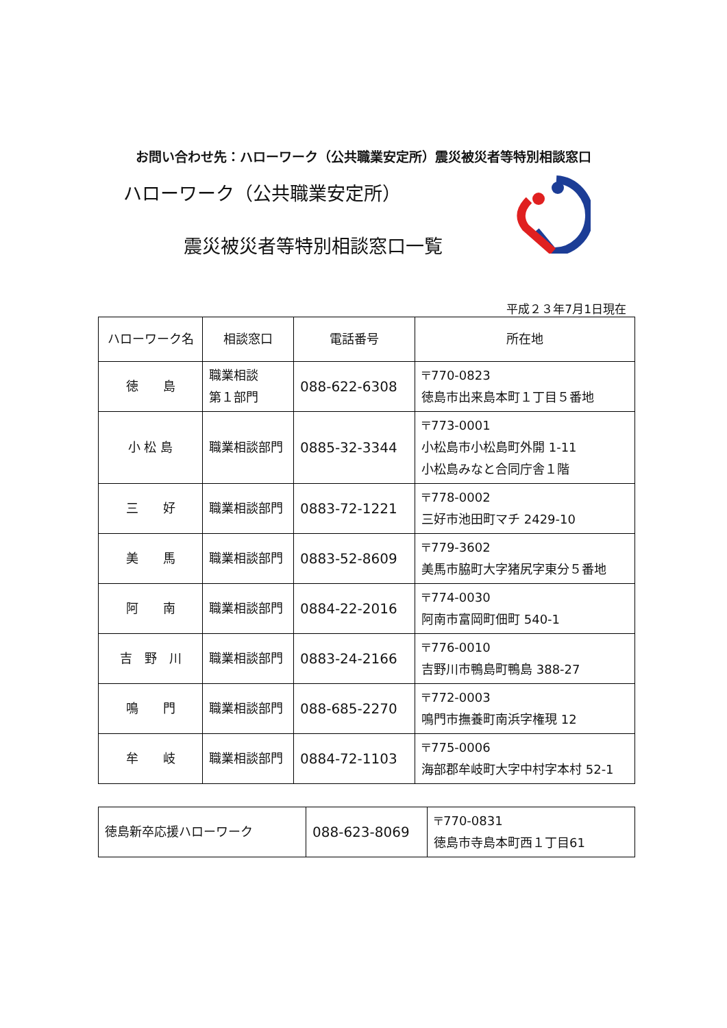お問い合わせ先：ハローワーク（公共職業安定所）震災被災者等特別相談窓口
ハローワーク（公共職業安定所）
震災被災者等特別相談窓口一覧
平成２３年7月1日現在
| ハローワーク名 | 相談窓口 | 電話番号 | 所在地 |
| --- | --- | --- | --- |
| 徳 島 | 職業相談 第１部門 | 088-622-6308 | 〒770-0823 徳島市出来島本町１丁目５番地 |
| 小 松 島 | 職業相談部門 | 0885-32-3344 | 〒773-0001 小松島市小松島町外開 1-11 小松島みなと合同庁舎１階 |
| 三 好 | 職業相談部門 | 0883-72-1221 | 〒778-0002 三好市池田町マチ 2429-10 |
| 美 馬 | 職業相談部門 | 0883-52-8609 | 〒779-3602 美馬市脇町大字猪尻字東分５番地 |
| 阿 南 | 職業相談部門 | 0884-22-2016 | 〒774-0030 阿南市富岡町佃町 540-1 |
| 吉 野 川 | 職業相談部門 | 0883-24-2166 | 〒776-0010 吉野川市鴨島町鴨島 388-27 |
| 鳴 門 | 職業相談部門 | 088-685-2270 | 〒772-0003 鳴門市撫養町南浜字権現 12 |
| 牟 岐 | 職業相談部門 | 0884-72-1103 | 〒775-0006 海部郡牟岐町大字中村字本村 52-1 |
| 徳島新卒応援ハローワーク | 088-623-8069 | 〒770-0831 徳島市寺島本町西１丁目61 |